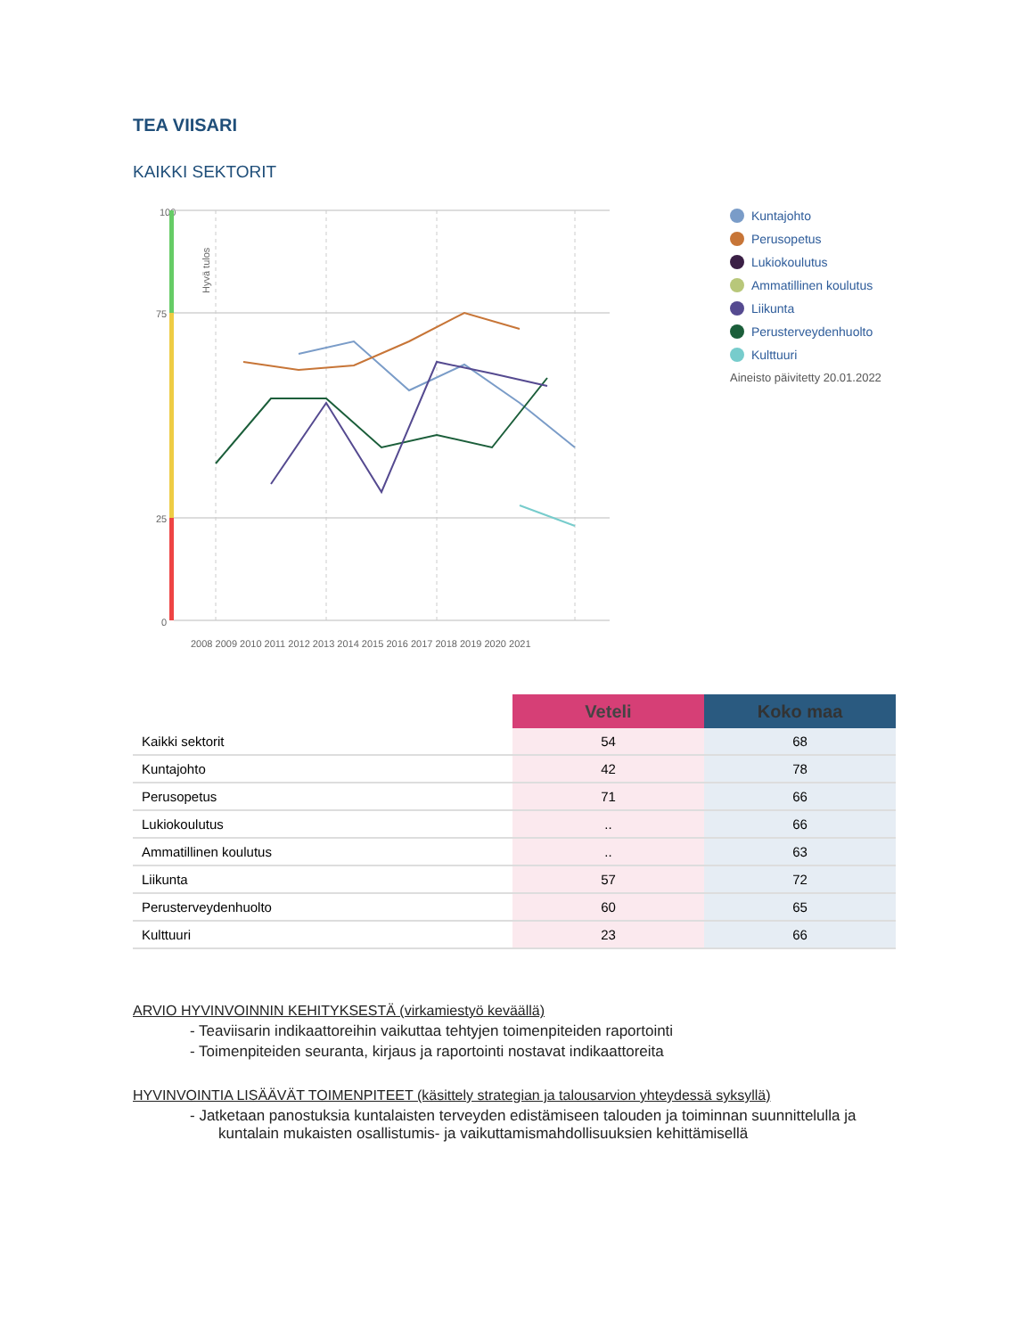TEA VIISARI
KAIKKI SEKTORIT
Hyvä tulos
100
75
25
0
2008 2009 2010 2011 2012 2013 2014 2015 2016 2017 2018 2019 2020 2021
Kuntajohto
Perusopetus
Lukiokoulutus
Ammatillinen koulutus
Liikunta
Perusterveydenhuolto
Kulttuuri
Aineisto päivitetty 20.01.2022
| | Veteli | Koko maa |
| --- | --- | --- |
| Kaikki sektorit | 54 | 68 |
| Kuntajohto | 42 | 78 |
| Perusopetus | 71 | 66 |
| Lukiokoulutus | .. | 66 |
| Ammatillinen koulutus | .. | 63 |
| Liikunta | 57 | 72 |
| Perusterveydenhuolto | 60 | 65 |
| Kulttuuri | 23 | 66 |
ARVIO HYVINVOINNIN KEHITYKSESTÄ (virkamiestyö keväällä)
- Teaviisarin indikaattoreihin vaikuttaa tehtyjen toimenpiteiden raportointi
- Toimenpiteiden seuranta, kirjaus ja raportointi nostavat indikaattoreita
HYVINVOINTIA LISÄÄVÄT TOIMENPITEET (käsittely strategian ja talousarvion yhteydessä syksyllä)
- Jatketaan panostuksia kuntalaisten terveyden edistämiseen talouden ja toiminnan suunnittelulla ja kuntalain mukaisten osallistumis- ja vaikuttamismahdollisuuksien kehittämisellä